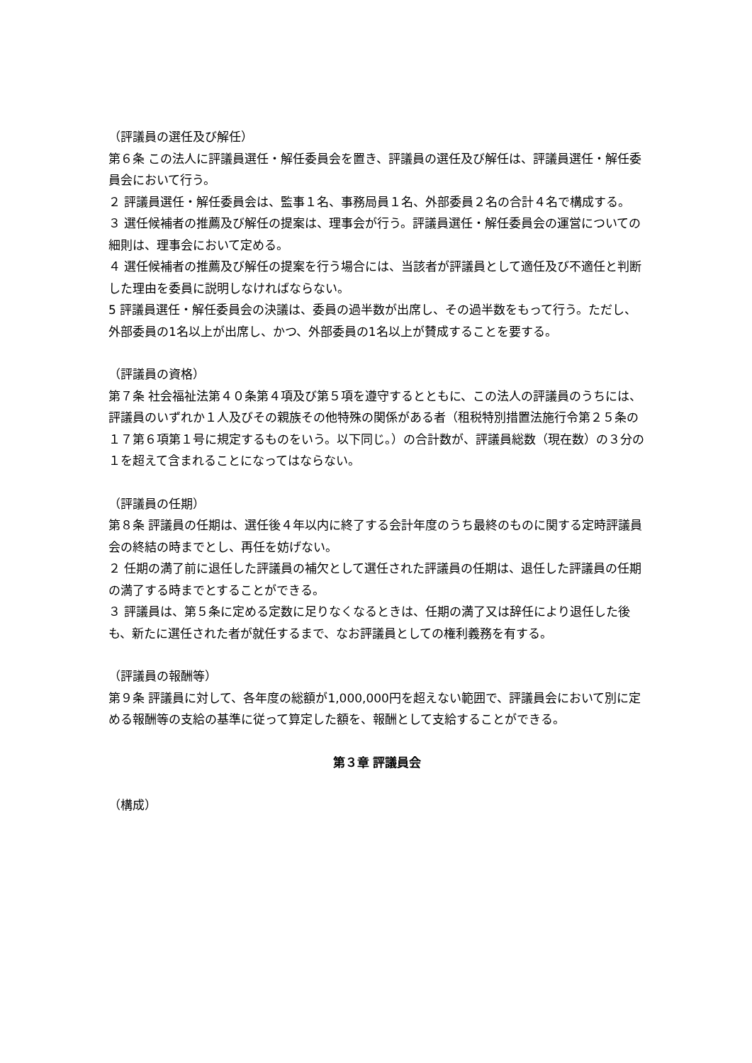（評議員の選任及び解任）
第６条 この法人に評議員選任・解任委員会を置き、評議員の選任及び解任は、評議員選任・解任委員会において行う。
２ 評議員選任・解任委員会は、監事１名、事務局員１名、外部委員２名の合計４名で構成する。
３ 選任候補者の推薦及び解任の提案は、理事会が行う。評議員選任・解任委員会の運営についての細則は、理事会において定める。
４ 選任候補者の推薦及び解任の提案を行う場合には、当該者が評議員として適任及び不適任と判断した理由を委員に説明しなければならない。
5 評議員選任・解任委員会の決議は、委員の過半数が出席し、その過半数をもって行う。ただし、外部委員の1名以上が出席し、かつ、外部委員の1名以上が賛成することを要する。
（評議員の資格）
第７条 社会福祉法第４０条第４項及び第５項を遵守するとともに、この法人の評議員のうちには、評議員のいずれか１人及びその親族その他特殊の関係がある者（租税特別措置法施行令第２５条の１７第６項第１号に規定するものをいう。以下同じ。）の合計数が、評議員総数（現在数）の３分の１を超えて含まれることになってはならない。
（評議員の任期）
第８条 評議員の任期は、選任後４年以内に終了する会計年度のうち最終のものに関する定時評議員会の終結の時までとし、再任を妨げない。
２ 任期の満了前に退任した評議員の補欠として選任された評議員の任期は、退任した評議員の任期の満了する時までとすることができる。
３ 評議員は、第５条に定める定数に足りなくなるときは、任期の満了又は辞任により退任した後も、新たに選任された者が就任するまで、なお評議員としての権利義務を有する。
（評議員の報酬等）
第９条 評議員に対して、各年度の総額が1,000,000円を超えない範囲で、評議員会において別に定める報酬等の支給の基準に従って算定した額を、報酬として支給することができる。
第３章 評議員会
（構成）